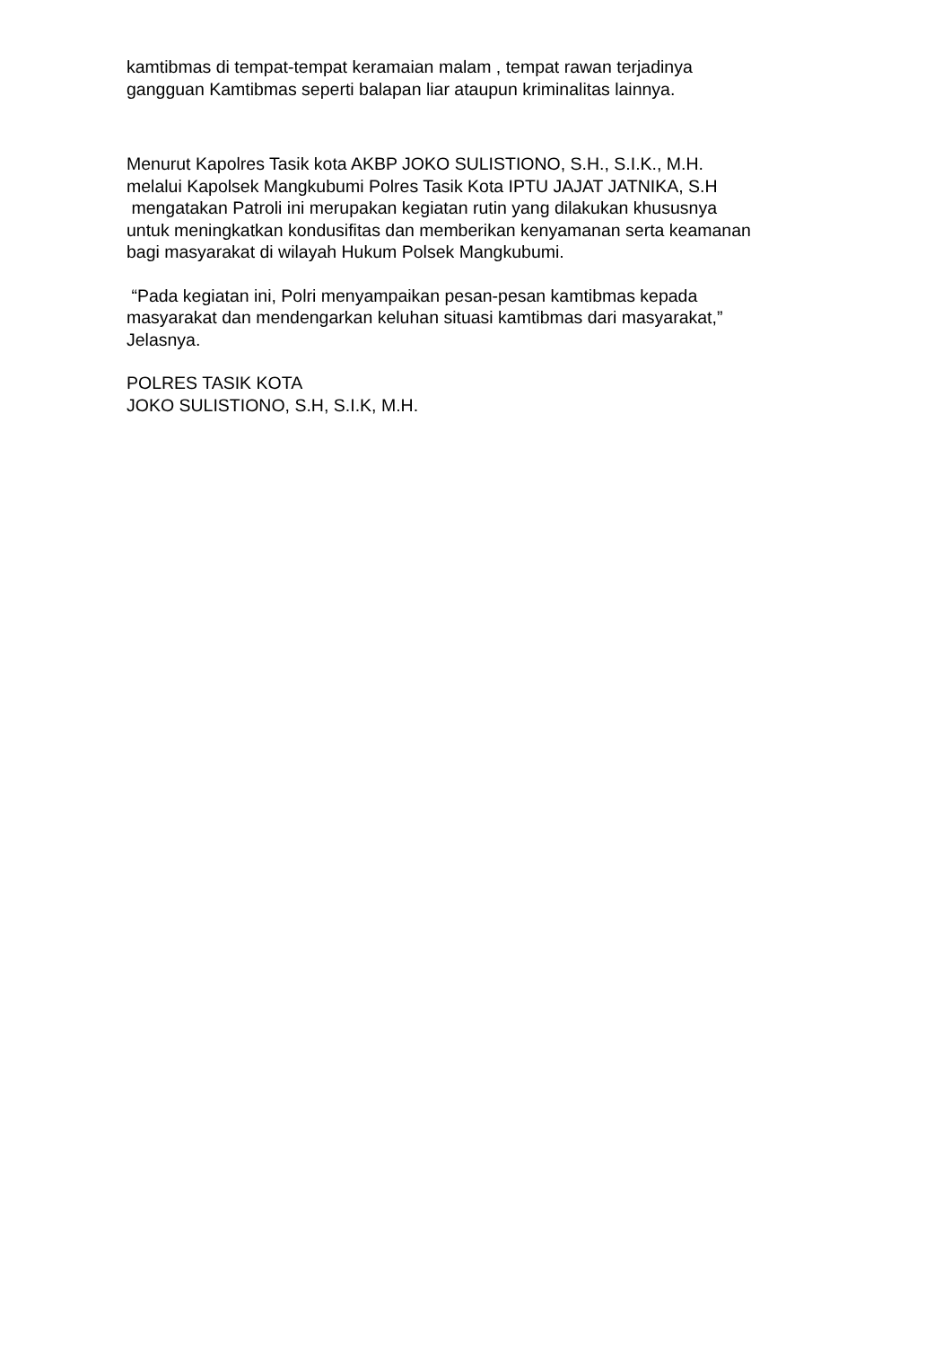kamtibmas di tempat-tempat keramaian malam , tempat rawan terjadinya
gangguan Kamtibmas seperti balapan liar ataupun kriminalitas lainnya.
Menurut Kapolres Tasik kota AKBP JOKO SULISTIONO, S.H., S.I.K., M.H.
melalui Kapolsek Mangkubumi Polres Tasik Kota IPTU JAJAT JATNIKA, S.H
mengatakan Patroli ini merupakan kegiatan rutin yang dilakukan khususnya
untuk meningkatkan kondusifitas dan memberikan kenyamanan serta keamanan
bagi masyarakat di wilayah Hukum Polsek Mangkubumi.
“Pada kegiatan ini, Polri menyampaikan pesan-pesan kamtibmas kepada
masyarakat dan mendengarkan keluhan situasi kamtibmas dari masyarakat,”
Jelasnya.
POLRES TASIK KOTA
JOKO SULISTIONO, S.H, S.I.K, M.H.